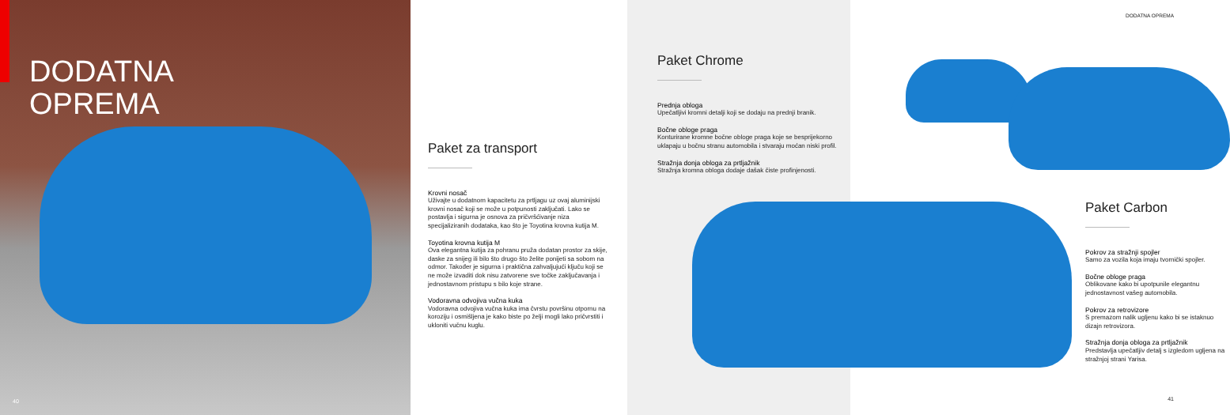DODATNA
OPREMA
40
Paket za transport
Krovni nosač
Uživajte u dodatnom kapacitetu za prtljagu uz ovaj aluminijski krovni nosač koji se može u potpunosti zaključati. Lako se postavlja i sigurna je osnova za pričvršćivanje niza specijaliziranih dodataka, kao što je Toyotina krovna kutija M.
Toyotina krovna kutija M
Ova elegantna kutija za pohranu pruža dodatan prostor za skije, daske za snijeg ili bilo što drugo što želite ponijeti sa sobom na odmor. Također je sigurna i praktična zahvaljujući ključu koji se ne može izvaditi dok nisu zatvorene sve točke zaključavanja i jednostavnom pristupu s bilo koje strane.
Vodoravna odvojiva vučna kuka
Vodoravna odvojiva vučna kuka ima čvrstu površinu otpornu na koroziju i osmišljena je kako biste po želji mogli lako pričvrstiti i ukloniti vučnu kuglu.
Paket Chrome
Prednja obloga
Upečatljivi kromni detalji koji se dodaju na prednji branik.
Bočne obloge praga
Konturirane kromne bočne obloge praga koje se besprijekorno uklapaju u bočnu stranu automobila i stvaraju moćan niski profil.
Stražnja donja obloga za prtljažnik
Stražnja kromna obloga dodaje dašak čiste profinjenosti.
DODATNA OPREMA
Paket Carbon
Pokrov za stražnji spojler
Samo za vozila koja imaju tvornički spojler.
Bočne obloge praga
Oblikovane kako bi upotpunile elegantnu jednostavnost vašeg automobila.
Pokrov za retrovizore
S premazom nalik ugljenu kako bi se istaknuo dizajn retrovizora.
Stražnja donja obloga za prtljažnik
Predstavlja upečatljiv detalj s izgledom ugljena na stražnjoj strani Yarisa.
41